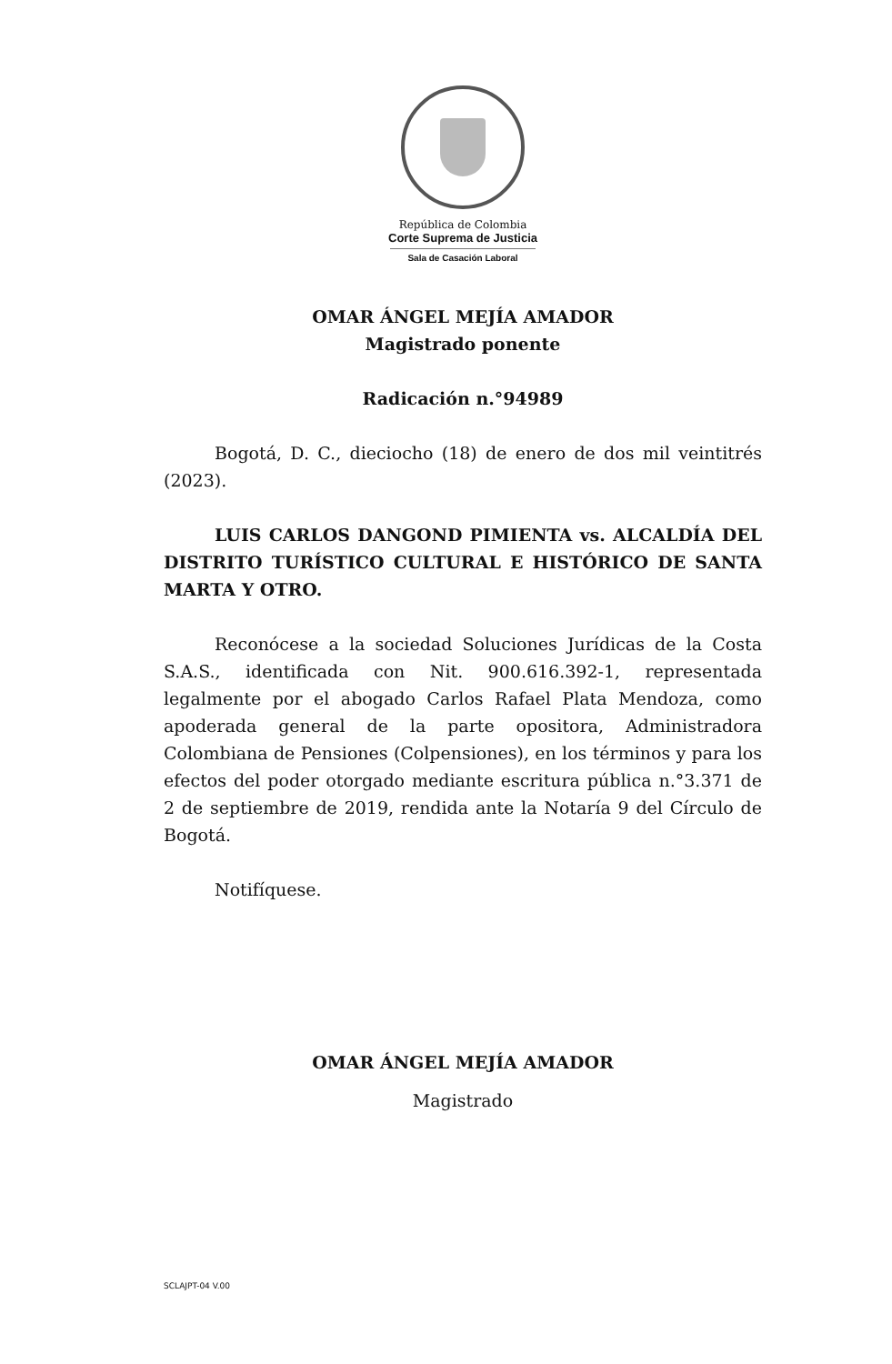República de Colombia
Corte Suprema de Justicia
Sala de Casación Laboral
OMAR ÁNGEL MEJÍA AMADOR
Magistrado ponente
Radicación n.°94989
Bogotá, D. C., dieciocho (18) de enero de dos mil veintitrés (2023).
LUIS CARLOS DANGOND PIMIENTA vs. ALCALDÍA DEL DISTRITO TURÍSTICO CULTURAL E HISTÓRICO DE SANTA MARTA Y OTRO.
Reconócese a la sociedad Soluciones Jurídicas de la Costa S.A.S., identificada con Nit. 900.616.392-1, representada legalmente por el abogado Carlos Rafael Plata Mendoza, como apoderada general de la parte opositora, Administradora Colombiana de Pensiones (Colpensiones), en los términos y para los efectos del poder otorgado mediante escritura pública n.°3.371 de 2 de septiembre de 2019, rendida ante la Notaría 9 del Círculo de Bogotá.
Notifíquese.
OMAR ÁNGEL MEJÍA AMADOR
Magistrado
SCLAJPT-04 V.00